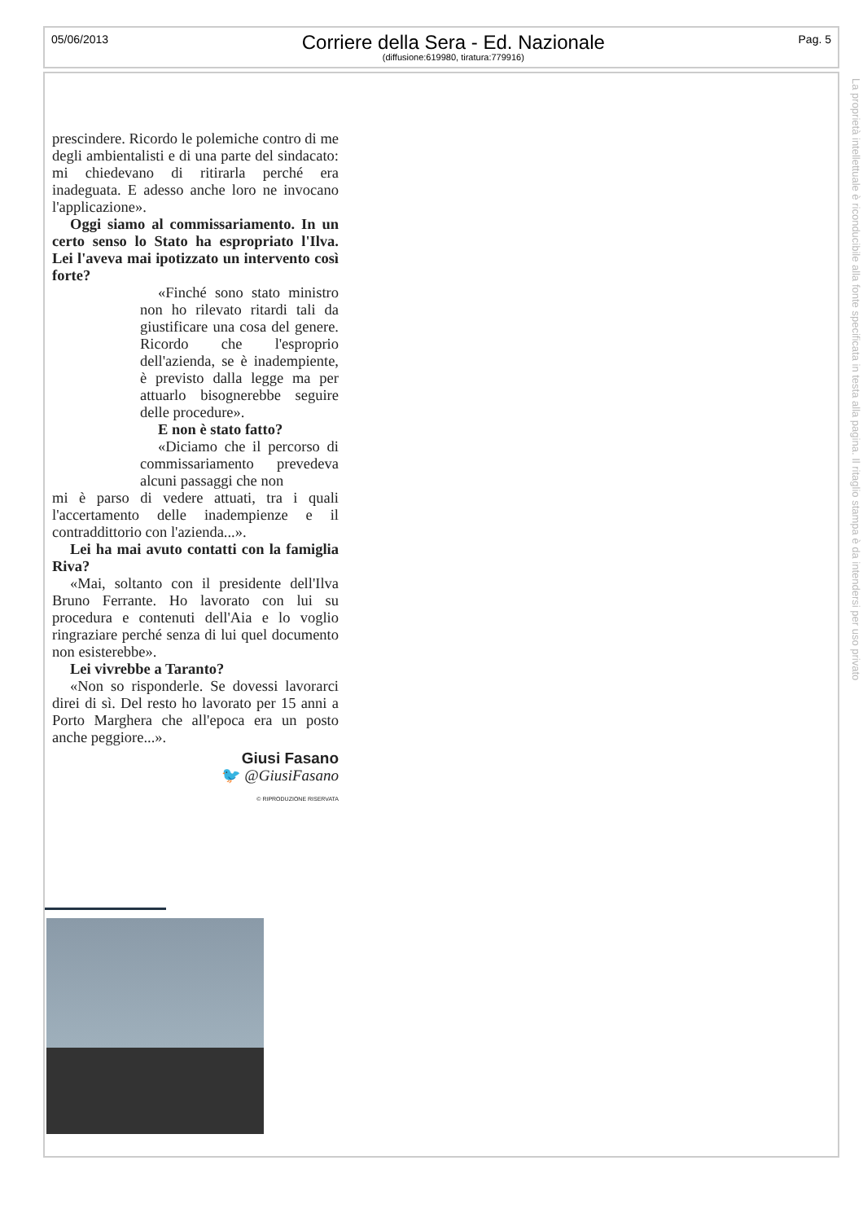05/06/2013
Corriere della Sera - Ed. Nazionale
(diffusione:619980, tiratura:779916)
Pag. 5
La proprietà intellettuale è riconducibile alla fonte specificata in testa alla pagina. Il ritaglio stampa è da intendersi per uso privato
prescindere. Ricordo le polemiche contro di me degli ambientalisti e di una parte del sindacato: mi chiedevano di ritirarla perché era inadeguata. E adesso anche loro ne invocano l'applicazione».
Oggi siamo al commissariamento. In un certo senso lo Stato ha espropriato l'Ilva. Lei l'aveva mai ipotizzato un intervento così forte?
«Finché sono stato ministro non ho rilevato ritardi tali da giustificare una cosa del genere. Ricordo che l'esproprio dell'azienda, se è inadempiente, è previsto dalla legge ma per attuarlo bisognerebbe seguire delle procedure».
E non è stato fatto?
«Diciamo che il percorso di commissariamento prevedeva alcuni passaggi che non
mi è parso di vedere attuati, tra i quali l'accertamento delle inadempienze e il contraddittorio con l'azienda...».
Lei ha mai avuto contatti con la famiglia Riva?
«Mai, soltanto con il presidente dell'Ilva Bruno Ferrante. Ho lavorato con lui su procedura e contenuti dell'Aia e lo voglio ringraziare perché senza di lui quel documento non esisterebbe».
Lei vivrebbe a Taranto?
«Non so risponderle. Se dovessi lavorarci direi di sì. Del resto ho lavorato per 15 anni a Porto Marghera che all'epoca era un posto anche peggiore...».
Giusi Fasano
🐦 @GiusiFasano
© RIPRODUZIONE RISERVATA